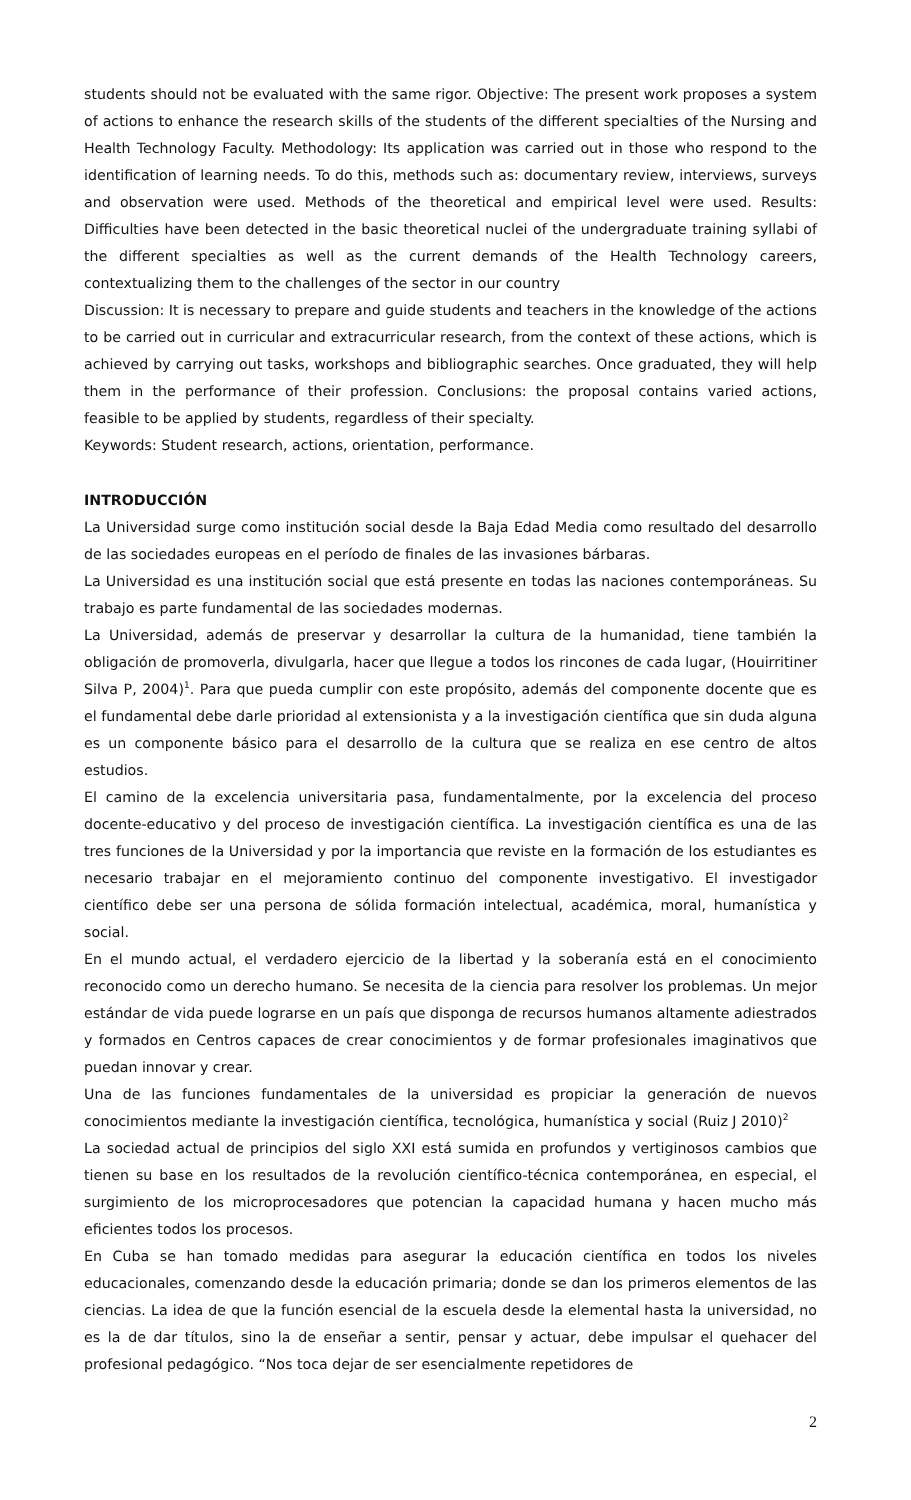students should not be evaluated with the same rigor. Objective: The present work proposes a system of actions to enhance the research skills of the students of the different specialties of the Nursing and Health Technology Faculty. Methodology: Its application was carried out in those who respond to the identification of learning needs. To do this, methods such as: documentary review, interviews, surveys and observation were used. Methods of the theoretical and empirical level were used. Results: Difficulties have been detected in the basic theoretical nuclei of the undergraduate training syllabi of the different specialties as well as the current demands of the Health Technology careers, contextualizing them to the challenges of the sector in our country
Discussion: It is necessary to prepare and guide students and teachers in the knowledge of the actions to be carried out in curricular and extracurricular research, from the context of these actions, which is achieved by carrying out tasks, workshops and bibliographic searches. Once graduated, they will help them in the performance of their profession. Conclusions: the proposal contains varied actions, feasible to be applied by students, regardless of their specialty.
Keywords: Student research, actions, orientation, performance.
INTRODUCCIÓN
La Universidad surge como institución social desde la Baja Edad Media como resultado del desarrollo de las sociedades europeas en el período de finales de las invasiones bárbaras.
La Universidad es una institución social que está presente en todas las naciones contemporáneas. Su trabajo es parte fundamental de las sociedades modernas.
La Universidad, además de preservar y desarrollar la cultura de la humanidad, tiene también la obligación de promoverla, divulgarla, hacer que llegue a todos los rincones de cada lugar, (Houirritiner Silva P, 2004)<sup>1</sup>. Para que pueda cumplir con este propósito, además del componente docente que es el fundamental debe darle prioridad al extensionista y a la investigación científica que sin duda alguna es un componente básico para el desarrollo de la cultura que se realiza en ese centro de altos estudios.
El camino de la excelencia universitaria pasa, fundamentalmente, por la excelencia del proceso docente-educativo y del proceso de investigación científica. La investigación científica es una de las tres funciones de la Universidad y por la importancia que reviste en la formación de los estudiantes es necesario trabajar en el mejoramiento continuo del componente investigativo. El investigador científico debe ser una persona de sólida formación intelectual, académica, moral, humanística y social.
En el mundo actual, el verdadero ejercicio de la libertad y la soberanía está en el conocimiento reconocido como un derecho humano. Se necesita de la ciencia para resolver los problemas. Un mejor estándar de vida puede lograrse en un país que disponga de recursos humanos altamente adiestrados y formados en Centros capaces de crear conocimientos y de formar profesionales imaginativos que puedan innovar y crear.
Una de las funciones fundamentales de la universidad es propiciar la generación de nuevos conocimientos mediante la investigación científica, tecnológica, humanística y social (Ruiz J 2010)<sup>2</sup>
La sociedad actual de principios del siglo XXI está sumida en profundos y vertiginosos cambios que tienen su base en los resultados de la revolución científico-técnica contemporánea, en especial, el surgimiento de los microprocesadores que potencian la capacidad humana y hacen mucho más eficientes todos los procesos.
En Cuba se han tomado medidas para asegurar la educación científica en todos los niveles educacionales, comenzando desde la educación primaria; donde se dan los primeros elementos de las ciencias. La idea de que la función esencial de la escuela desde la elemental hasta la universidad, no es la de dar títulos, sino la de enseñar a sentir, pensar y actuar, debe impulsar el quehacer del profesional pedagógico. “Nos toca dejar de ser esencialmente repetidores de
2